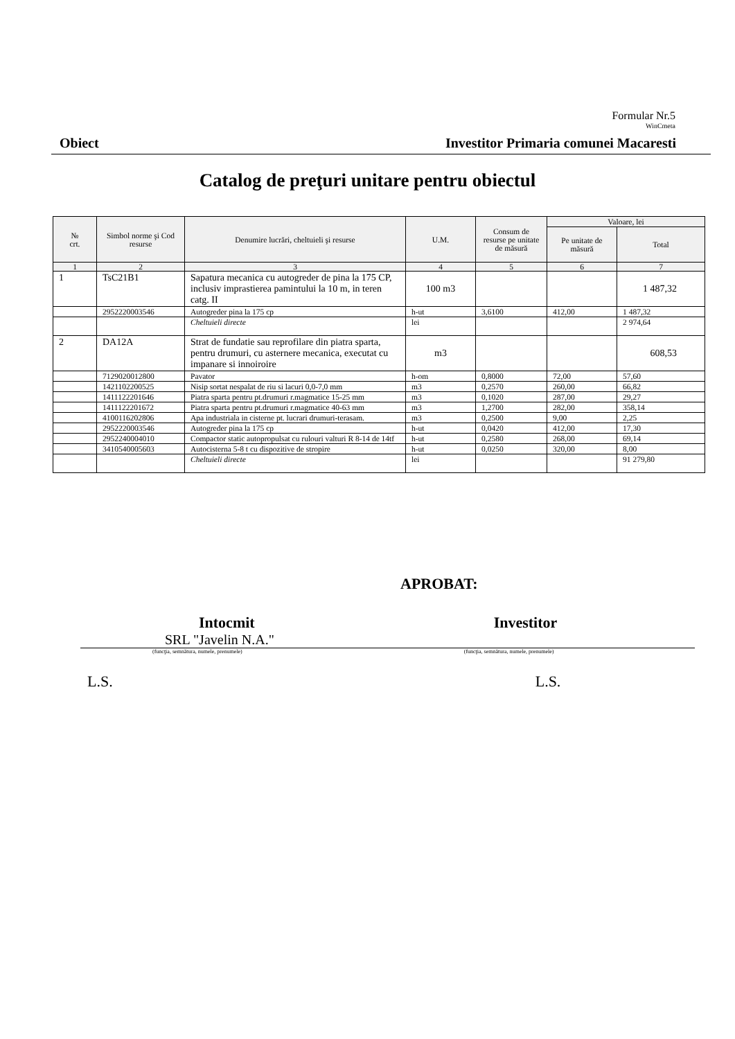Formular Nr.5
WinCmeta
Obiect Investitor Primaria comunei Macaresti
Catalog de preţuri unitare pentru obiectul
| № crt. | Simbol norme şi Cod resurse | Denumire lucrări, cheltuieli şi resurse | U.M. | Consum de resurse pe unitate de măsură | Valoare, lei | |
| --- | --- | --- | --- | --- | --- | --- |
| | | | | | Pe unitate de măsură | Total |
| 1 | 2 | 3 | 4 | 5 | 6 | 7 |
| 1 | TsC21B1 | Sapatura mecanica cu autogreder de pina la 175 CP, inclusiv imprastierea pamintului la 10 m, in teren catg. II | 100 m3 | | | 1 487,32 |
| | 2952220003546 | Autogreder pina la 175 cp | h-ut | 3,6100 | 412,00 | 1 487,32 |
| | | Cheltuieli directe | lei | | | 2 974,64 |
| 2 | DA12A | Strat de fundatie sau reprofilare din piatra sparta, pentru drumuri, cu asternere mecanica, executat cu impanare si innoiroire | m3 | | | 608,53 |
| | 7129020012800 | Pavator | h-om | 0,8000 | 72,00 | 57,60 |
| | 1421102200525 | Nisip sortat nespalat de riu si lacuri 0,0-7,0 mm | m3 | 0,2570 | 260,00 | 66,82 |
| | 1411122201646 | Piatra sparta pentru pt.drumuri r.magmatice 15-25 mm | m3 | 0,1020 | 287,00 | 29,27 |
| | 1411122201672 | Piatra sparta pentru pt.drumuri r.magmatice 40-63 mm | m3 | 1,2700 | 282,00 | 358,14 |
| | 4100116202806 | Apa industriala in cisterne pt. lucrari drumuri-terasam. | m3 | 0,2500 | 9,00 | 2,25 |
| | 2952220003546 | Autogreder pina la 175 cp | h-ut | 0,0420 | 412,00 | 17,30 |
| | 2952240004010 | Compactor static autopropulsat cu rulouri valturi R 8-14 de 14tf | h-ut | 0,2580 | 268,00 | 69,14 |
| | 3410540005603 | Autocisterna 5-8 t cu dispozitive de stropire | h-ut | 0,0250 | 320,00 | 8,00 |
| | | Cheltuieli directe | lei | | | 91 279,80 |
APROBAT:
Intocmit Investitor
SRL "Javelin N.A."
(funcţia, semnătura, numele, prenumele) (funcţia, semnătura, numele, prenumele)
L.S. L.S.